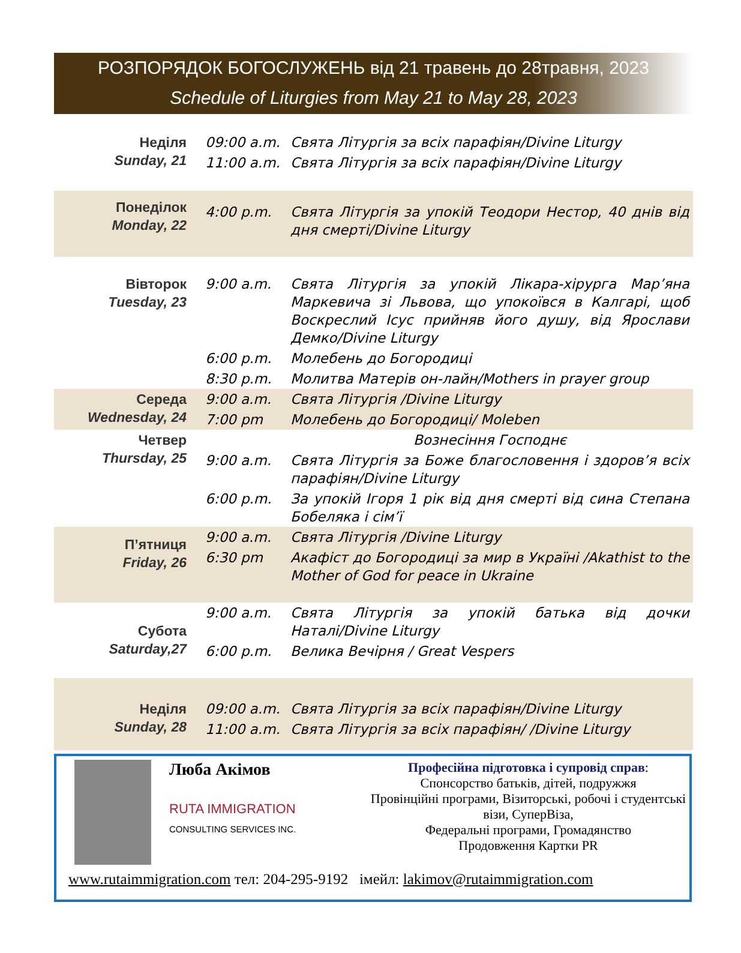РОЗПОРЯДОК БОГОСЛУЖЕНЬ від 21 травень до 28травня, 2023
Schedule of Liturgies from May 21 to May 28, 2023
| Неділя Sunday, 21 | 09:00 a.m. | Свята Літургія за всіх парафіян/Divine Liturgy |
| | 11:00 a.m. | Свята Літургія за всіх парафіян/Divine Liturgy |
| Понеділок Monday, 22 | 4:00 p.m. | Свята Літургія за упокій Теодори Нестор, 40 днів від дня смерті/Divine Liturgy |
| Вівторок Tuesday, 23 | 9:00 a.m. | Свята Літургія за упокій Лікара-хірурга Мар’яна Маркевича зі Львова, що упокоївся в Калгарі, щоб Воскреслий Ісус прийняв його душу, від Ярослави Демко/Divine Liturgy |
| | 6:00 p.m. | Молебень до Богородиці |
| | 8:30 p.m. | Молитва Матерів он-лайн/Mothers in prayer group |
| Середа Wednesday, 24 | 9:00 a.m. | Свята Літургія /Divine Liturgy |
| | 7:00 pm | Молебень до Богородиці/ Moleben |
| Четвер Thursday, 25 | | Вознесіння Господнє |
| | 9:00 a.m. | Свята Літургія за Боже благословення і здоров’я всіх парафіян/Divine Liturgy |
| | 6:00 p.m. | За упокій Ігоря 1 рік від дня смерті від сина Степана Бобеляка і сім’ї |
| П’ятниця Friday, 26 | 9:00 a.m. | Свята Літургія /Divine Liturgy |
| | 6:30 pm | Акафіст до Богородиці за мир в Україні /Akathist to the Mother of God for peace in Ukraine |
| Субота Saturday,27 | 9:00 a.m. | Свята Літургія за упокій батька від дочки Наталі/Divine Liturgy |
| | 6:00 p.m. | Велика Вечірня / Great Vespers |
| Неділя Sunday, 28 | 09:00 a.m. | Свята Літургія за всіх парафіян/Divine Liturgy |
| | 11:00 a.m. | Свята Літургія за всіх парафіян/ /Divine Liturgy |
Люба Акімов
RUTA IMMIGRATION
CONSULTING SERVICES INC.
Професійна підготовка і супровід справ:
Спонсорство батьків, дітей, подружжя
Провінційні програми, Візиторські, робочі і студентські візи, СуперВіза,
Федеральні програми, Громадянство
Продовження Картки PR
www.rutaimmigration.com тел: 204-295-9192 імейл: lakimov@rutaimmigration.com